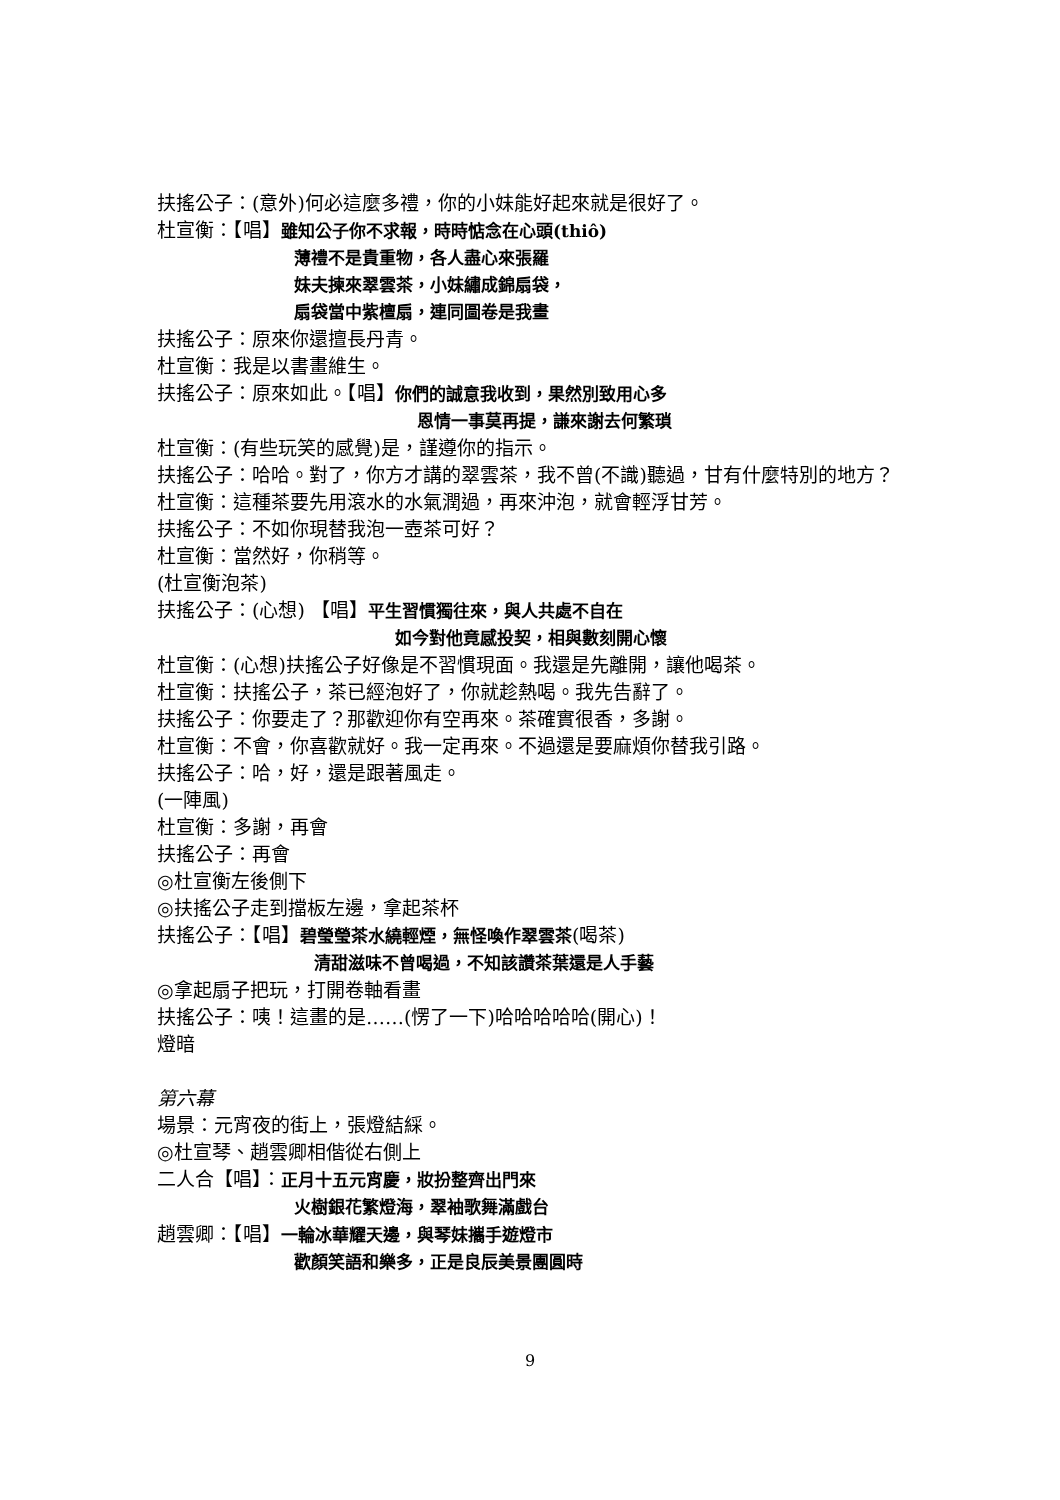扶搖公子：(意外)何必這麼多禮，你的小妹能好起來就是很好了。
杜宣衡：【唱】雖知公子你不求報，時時惦念在心頭(thiô)
薄禮不是貴重物，各人盡心來張羅
妹夫揀來翠雲茶，小妹繡成錦扇袋，
扇袋當中紫檀扇，連同圖卷是我畫
扶搖公子：原來你還擅長丹青。
杜宣衡：我是以書畫維生。
扶搖公子：原來如此。【唱】你們的誠意我收到，果然別致用心多
恩情一事莫再提，謙來謝去何繁瑣
杜宣衡：(有些玩笑的感覺)是，謹遵你的指示。
扶搖公子：哈哈。對了，你方才講的翠雲茶，我不曾(不識)聽過，甘有什麼特別的地方？
杜宣衡：這種茶要先用滾水的水氣潤過，再來沖泡，就會輕浮甘芳。
扶搖公子：不如你現替我泡一壺茶可好？
杜宣衡：當然好，你稍等。
(杜宣衡泡茶)
扶搖公子：(心想) 【唱】平生習慣獨往來，與人共處不自在
如今對他竟感投契，相與數刻開心懷
杜宣衡：(心想)扶搖公子好像是不習慣現面。我還是先離開，讓他喝茶。
杜宣衡：扶搖公子，茶已經泡好了，你就趁熱喝。我先告辭了。
扶搖公子：你要走了？那歡迎你有空再來。茶確實很香，多謝。
杜宣衡：不會，你喜歡就好。我一定再來。不過還是要麻煩你替我引路。
扶搖公子：哈，好，還是跟著風走。
(一陣風)
杜宣衡：多謝，再會
扶搖公子：再會
◎杜宣衡左後側下
◎扶搖公子走到擋板左邊，拿起茶杯
扶搖公子：【唱】碧瑩瑩茶水繞輕煙，無怪喚作翠雲茶(喝茶)
清甜滋味不曾喝過，不知該讚茶葉還是人手藝
◎拿起扇子把玩，打開卷軸看畫
扶搖公子：咦！這畫的是……(愣了一下)哈哈哈哈哈(開心)！
燈暗
第六幕
場景：元宵夜的街上，張燈結綵。
◎杜宣琴、趙雲卿相偕從右側上
二人合【唱】：正月十五元宵慶，妝扮整齊出門來
火樹銀花繁燈海，翠袖歌舞滿戲台
趙雲卿：【唱】一輪冰華耀天邊，與琴妹攜手遊燈市
歡顏笑語和樂多，正是良辰美景團圓時
9